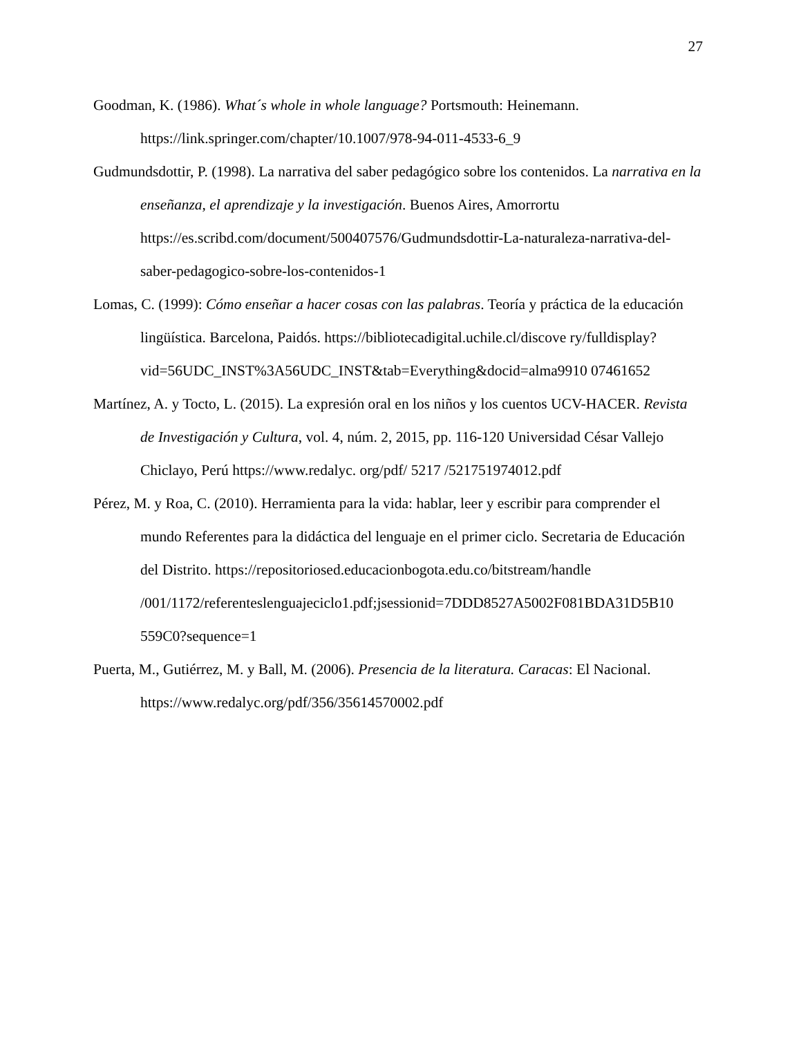27
Goodman, K. (1986). What´s whole in whole language? Portsmouth: Heinemann. https://link.springer.com/chapter/10.1007/978-94-011-4533-6_9
Gudmundsdottir, P. (1998). La narrativa del saber pedagógico sobre los contenidos. La narrativa en la enseñanza, el aprendizaje y la investigación. Buenos Aires, Amorrortu https://es.scribd.com/document/500407576/Gudmundsdottir-La-naturaleza-narrativa-del-saber-pedagogico-sobre-los-contenidos-1
Lomas, C. (1999): Cómo enseñar a hacer cosas con las palabras. Teoría y práctica de la educación lingüística. Barcelona, Paidós. https://bibliotecadigital.uchile.cl/discove ry/fulldisplay?vid=56UDC_INST%3A56UDC_INST&tab=Everything&docid=alma9910 07461652
Martínez, A. y Tocto, L. (2015). La expresión oral en los niños y los cuentos UCV-HACER. Revista de Investigación y Cultura, vol. 4, núm. 2, 2015, pp. 116-120 Universidad César Vallejo Chiclayo, Perú https://www.redalyc. org/pdf/ 5217 /521751974012.pdf
Pérez, M. y Roa, C. (2010). Herramienta para la vida: hablar, leer y escribir para comprender el mundo Referentes para la didáctica del lenguaje en el primer ciclo. Secretaria de Educación del Distrito. https://repositoriosed.educacionbogota.edu.co/bitstream/handle /001/1172/referenteslenguajeciclo1.pdf;jsessionid=7DDD8527A5002F081BDA31D5B10 559C0?sequence=1
Puerta, M., Gutiérrez, M. y Ball, M. (2006). Presencia de la literatura. Caracas: El Nacional. https://www.redalyc.org/pdf/356/35614570002.pdf